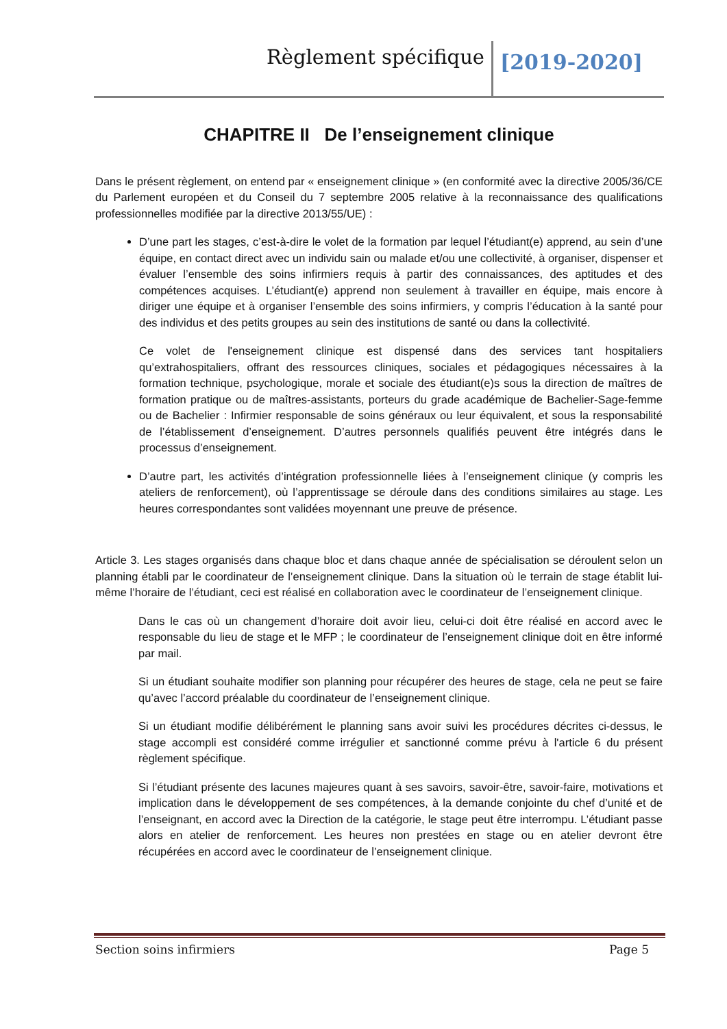Règlement spécifique [2019-2020]
CHAPITRE II De l’enseignement clinique
Dans le présent règlement, on entend par « enseignement clinique » (en conformité avec la directive 2005/36/CE du Parlement européen et du Conseil du 7 septembre 2005 relative à la reconnaissance des qualifications professionnelles modifiée par la directive 2013/55/UE) :
D’une part les stages, c’est-à-dire le volet de la formation par lequel l’étudiant(e) apprend, au sein d’une équipe, en contact direct avec un individu sain ou malade et/ou une collectivité, à organiser, dispenser et évaluer l’ensemble des soins infirmiers requis à partir des connaissances, des aptitudes et des compétences acquises. L’étudiant(e) apprend non seulement à travailler en équipe, mais encore à diriger une équipe et à organiser l’ensemble des soins infirmiers, y compris l’éducation à la santé pour des individus et des petits groupes au sein des institutions de santé ou dans la collectivité.
Ce volet de l'enseignement clinique est dispensé dans des services tant hospitaliers qu’extrahospitaliers, offrant des ressources cliniques, sociales et pédagogiques nécessaires à la formation technique, psychologique, morale et sociale des étudiant(e)s sous la direction de maîtres de formation pratique ou de maîtres-assistants, porteurs du grade académique de Bachelier-Sage-femme ou de Bachelier : Infirmier responsable de soins généraux ou leur équivalent, et sous la responsabilité de l’établissement d’enseignement. D’autres personnels qualifiés peuvent être intégrés dans le processus d’enseignement.
D’autre part, les activités d’intégration professionnelle liées à l’enseignement clinique (y compris les ateliers de renforcement), où l’apprentissage se déroule dans des conditions similaires au stage. Les heures correspondantes sont validées moyennant une preuve de présence.
Article 3. Les stages organisés dans chaque bloc et dans chaque année de spécialisation se déroulent selon un planning établi par le coordinateur de l’enseignement clinique. Dans la situation où le terrain de stage établit lui-même l’horaire de l’étudiant, ceci est réalisé en collaboration avec le coordinateur de l’enseignement clinique.
Dans le cas où un changement d’horaire doit avoir lieu, celui-ci doit être réalisé en accord avec le responsable du lieu de stage et le MFP ; le coordinateur de l’enseignement clinique doit en être informé par mail.
Si un étudiant souhaite modifier son planning pour récupérer des heures de stage, cela ne peut se faire qu’avec l’accord préalable du coordinateur de l’enseignement clinique.
Si un étudiant modifie délibérément le planning sans avoir suivi les procédures décrites ci-dessus, le stage accompli est considéré comme irrégulier et sanctionné comme prévu à l'article 6 du présent règlement spécifique.
Si l’étudiant présente des lacunes majeures quant à ses savoirs, savoir-être, savoir-faire, motivations et implication dans le développement de ses compétences, à la demande conjointe du chef d’unité et de l’enseignant, en accord avec la Direction de la catégorie, le stage peut être interrompu. L’étudiant passe alors en atelier de renforcement. Les heures non prestées en stage ou en atelier devront être récupérées en accord avec le coordinateur de l’enseignement clinique.
Section soins infirmiers Page 5